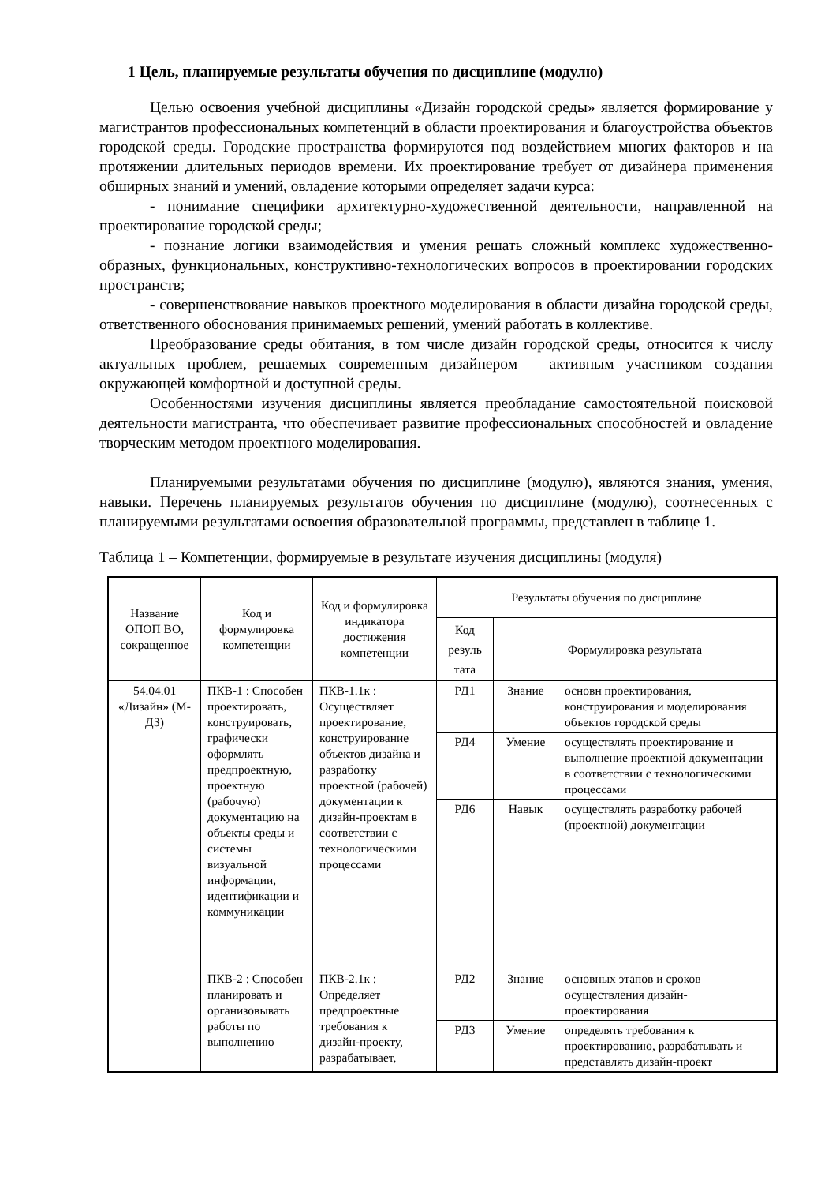1 Цель, планируемые результаты обучения по дисциплине (модулю)
Целью освоения учебной дисциплины «Дизайн городской среды» является формирование у магистрантов профессиональных компетенций в области проектирования и благоустройства объектов городской среды. Городские пространства формируются под воздействием многих факторов и на протяжении длительных периодов времени. Их проектирование требует от дизайнера применения обширных знаний и умений, овладение которыми определяет задачи курса:
- понимание специфики архитектурно-художественной деятельности, направленной на проектирование городской среды;
- познание логики взаимодействия и умения решать сложный комплекс художественно-образных, функциональных, конструктивно-технологических вопросов в проектировании городских пространств;
- совершенствование навыков проектного моделирования в области дизайна городской среды, ответственного обоснования принимаемых решений, умений работать в коллективе.
Преобразование среды обитания, в том числе дизайн городской среды, относится к числу актуальных проблем, решаемых современным дизайнером – активным участником создания окружающей комфортной и доступной среды.
Особенностями изучения дисциплины является преобладание самостоятельной поисковой деятельности магистранта, что обеспечивает развитие профессиональных способностей и овладение творческим методом проектного моделирования.
Планируемыми результатами обучения по дисциплине (модулю), являются знания, умения, навыки. Перечень планируемых результатов обучения по дисциплине (модулю), соотнесенных с планируемыми результатами освоения образовательной программы, представлен в таблице 1.
Таблица 1 – Компетенции, формируемые в результате изучения дисциплины (модуля)
| Название ОПОП ВО, сокращенное | Код и формулировка компетенции | Код и формулировка индикатора достижения компетенции | Результаты обучения по дисциплине | | |
| --- | --- | --- | --- | --- | --- |
| | | | Код резуль тата | Формулировка результата | |
| 54.04.01 «Дизайн» (М-ДЗ) | ПКВ-1 : Способен проектировать, конструировать, графически оформлять предпроектную, проектную (рабочую) документацию на объекты среды и системы визуальной информации, идентификации и коммуникации | ПКВ-1.1к : Осуществляет проектирование, конструирование объектов дизайна и разработку проектной (рабочей) документации к дизайн-проектам в соответствии с технологическими процессами | РД1 | Знание | основн проектирования, конструирования и моделирования объектов городской среды |
| | | | РД4 | Умение | осуществлять проектирование и выполнение проектной документации в соответствии с технологическими процессами |
| | | | РД6 | Навык | осуществлять разработку рабочей (проектной) документации |
| | ПКВ-2 : Способен планировать и организовывать работы по выполнению | ПКВ-2.1к : Определяет предпроектные требования к дизайн-проекту, разрабатывает, | РД2 | Знание | основных этапов и сроков осуществления дизайн-проектирования |
| | | | РД3 | Умение | определять требования к проектированию, разрабатывать и представлять дизайн-проект |